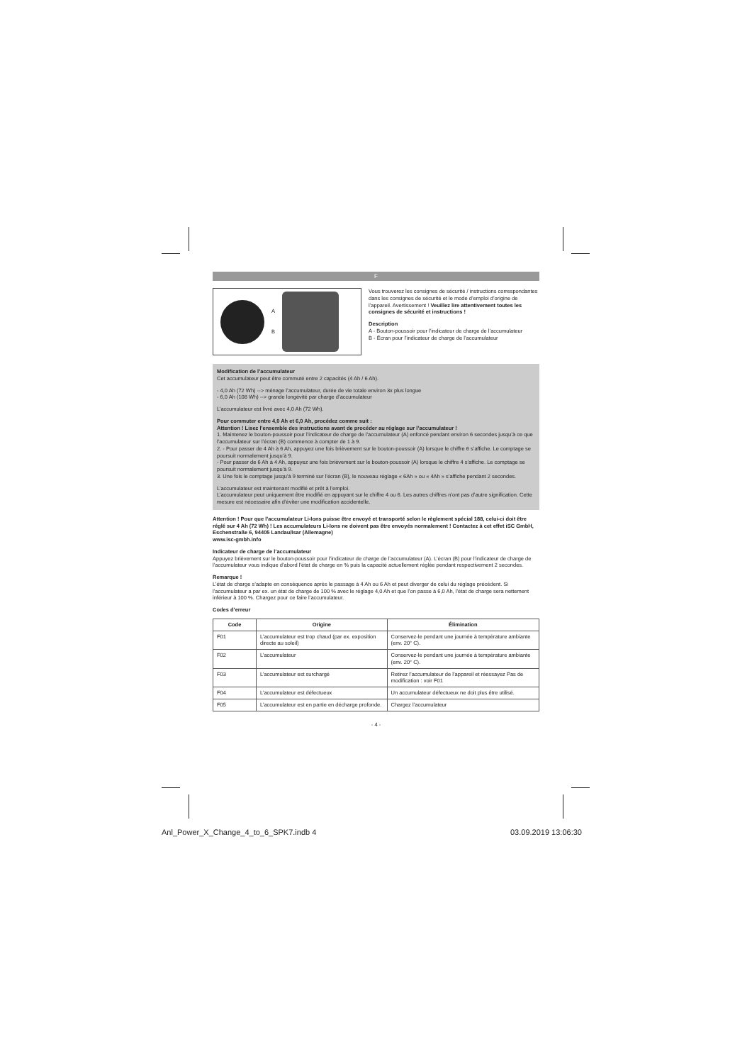F
A
B
Vous trouverez les consignes de sécurité / instructions correspondantes dans les consignes de sécurité et le mode d’emploi d’origine de l’appareil. Avertissement ! Veuillez lire attentivement toutes les consignes de sécurité et instructions !
Description
A - Bouton-poussoir pour l’indicateur de charge de l’accumulateur
B - Écran pour l’indicateur de charge de l’accumulateur
Modification de l’accumulateur
Cet accumulateur peut être commuté entre 2 capacités (4 Ah / 6 Ah).
- 4,0 Ah (72 Wh) --> ménage l’accumulateur, durée de vie totale environ 3x plus longue
- 6,0 Ah (108 Wh) --> grande longévité par charge d’accumulateur
L’accumulateur est livré avec 4,0 Ah (72 Wh).
Pour commuter entre 4,0 Ah et 6,0 Ah, procédez comme suit :
Attention ! Lisez l’ensemble des instructions avant de procéder au réglage sur l’accumulateur !
1. Maintenez le bouton-poussoir pour l’indicateur de charge de l’accumulateur (A) enfoncé pendant environ 6 secondes jusqu’à ce que l’accumulateur sur l’écran (B) commence à compter de 1 à 9.
2. - Pour passer de 4 Ah à 6 Ah, appuyez une fois brièvement sur le bouton-poussoir (A) lorsque le chiffre 6 s’affiche. Le comptage se poursuit normalement jusqu’à 9.
- Pour passer de 6 Ah à 4 Ah, appuyez une fois brièvement sur le bouton-poussoir (A) lorsque le chiffre 4 s’affiche. Le comptage se poursuit normalement jusqu’à 9.
3. Une fois le comptage jusqu’à 9 terminé sur l’écran (B), le nouveau réglage « 6Ah » ou « 4Ah » s’affiche pendant 2 secondes.
L’accumulateur est maintenant modifié et prêt à l’emploi.
L’accumulateur peut uniquement être modifié en appuyant sur le chiffre 4 ou 6. Les autres chiffres n’ont pas d’autre signification. Cette mesure est nécessaire afin d’éviter une modification accidentelle.
Attention ! Pour que l’accumulateur Li-Ions puisse être envoyé et transporté selon le règlement spécial 188, celui-ci doit être réglé sur 4 Ah (72 Wh) ! Les accumulateurs Li-Ions ne doivent pas être envoyés normalement ! Contactez à cet effet iSC GmbH, Eschenstraße 6, 94405 Landau/Isar (Allemagne)
www.isc-gmbh.info
Indicateur de charge de l’accumulateur
Appuyez brièvement sur le bouton-poussoir pour l’indicateur de charge de l’accumulateur (A). L’écran (B) pour l’indicateur de charge de l’accumulateur vous indique d’abord l’état de charge en % puis la capacité actuellement réglée pendant respectivement 2 secondes.
Remarque !
L’état de charge s’adapte en conséquence après le passage à 4 Ah ou 6 Ah et peut diverger de celui du réglage précédent. Si l’accumulateur a par ex. un état de charge de 100 % avec le réglage 4,0 Ah et que l’on passe à 6,0 Ah, l’état de charge sera nettement inférieur à 100 %. Chargez pour ce faire l’accumulateur.
Codes d’erreur
| Code | Origine | Élimination |
| --- | --- | --- |
| F01 | L’accumulateur est trop chaud (par ex. exposition directe au soleil) | Conservez-le pendant une journée à température ambiante (env. 20° C). |
| F02 | L’accumulateur | Conservez-le pendant une journée à température ambiante (env. 20° C). |
| F03 | L’accumulateur est surchargé | Retirez l’accumulateur de l’appareil et réessayez Pas de modification : voir F01 |
| F04 | L’accumulateur est défectueux | Un accumulateur défectueux ne doit plus être utilisé. |
| F05 | L’accumulateur est en partie en décharge profonde. | Chargez l’accumulateur |
- 4 -
Anl_Power_X_Change_4_to_6_SPK7.indb 4
03.09.2019 13:06:30